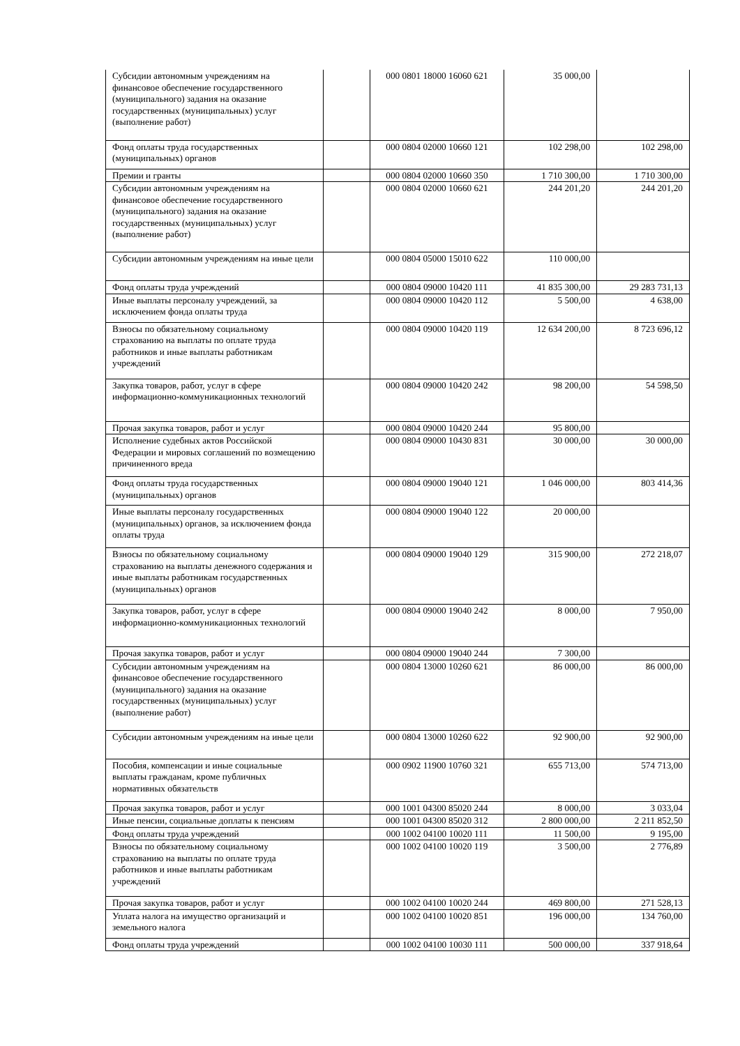| Субсидии автономным учреждениям на финансовое обеспечение государственного (муниципального) задания на оказание государственных (муниципальных) услуг (выполнение работ) | | 000 0801 18000 16060 621 | 35 000,00 | |
| Фонд оплаты труда государственных (муниципальных) органов | | 000 0804 02000 10660 121 | 102 298,00 | 102 298,00 |
| Премии и гранты | | 000 0804 02000 10660 350 | 1 710 300,00 | 1 710 300,00 |
| Субсидии автономным учреждениям на финансовое обеспечение государственного (муниципального) задания на оказание государственных (муниципальных) услуг (выполнение работ) | | 000 0804 02000 10660 621 | 244 201,20 | 244 201,20 |
| Субсидии автономным учреждениям на иные цели | | 000 0804 05000 15010 622 | 110 000,00 | |
| Фонд оплаты труда учреждений | | 000 0804 09000 10420 111 | 41 835 300,00 | 29 283 731,13 |
| Иные выплаты персоналу учреждений, за исключением фонда оплаты труда | | 000 0804 09000 10420 112 | 5 500,00 | 4 638,00 |
| Взносы по обязательному социальному страхованию на выплаты по оплате труда работников и иные выплаты работникам учреждений | | 000 0804 09000 10420 119 | 12 634 200,00 | 8 723 696,12 |
| Закупка товаров, работ, услуг в сфере информационно-коммуникационных технологий | | 000 0804 09000 10420 242 | 98 200,00 | 54 598,50 |
| Прочая закупка товаров, работ и услуг | | 000 0804 09000 10420 244 | 95 800,00 | |
| Исполнение судебных актов Российской Федерации и мировых соглашений по возмещению причиненного вреда | | 000 0804 09000 10430 831 | 30 000,00 | 30 000,00 |
| Фонд оплаты труда государственных (муниципальных) органов | | 000 0804 09000 19040 121 | 1 046 000,00 | 803 414,36 |
| Иные выплаты персоналу государственных (муниципальных) органов, за исключением фонда оплаты труда | | 000 0804 09000 19040 122 | 20 000,00 | |
| Взносы по обязательному социальному страхованию на выплаты денежного содержания и иные выплаты работникам государственных (муниципальных) органов | | 000 0804 09000 19040 129 | 315 900,00 | 272 218,07 |
| Закупка товаров, работ, услуг в сфере информационно-коммуникационных технологий | | 000 0804 09000 19040 242 | 8 000,00 | 7 950,00 |
| Прочая закупка товаров, работ и услуг | | 000 0804 09000 19040 244 | 7 300,00 | |
| Субсидии автономным учреждениям на финансовое обеспечение государственного (муниципального) задания на оказание государственных (муниципальных) услуг (выполнение работ) | | 000 0804 13000 10260 621 | 86 000,00 | 86 000,00 |
| Субсидии автономным учреждениям на иные цели | | 000 0804 13000 10260 622 | 92 900,00 | 92 900,00 |
| Пособия, компенсации и иные социальные выплаты гражданам, кроме публичных нормативных обязательств | | 000 0902 11900 10760 321 | 655 713,00 | 574 713,00 |
| Прочая закупка товаров, работ и услуг | | 000 1001 04300 85020 244 | 8 000,00 | 3 033,04 |
| Иные пенсии, социальные доплаты к пенсиям | | 000 1001 04300 85020 312 | 2 800 000,00 | 2 211 852,50 |
| Фонд оплаты труда учреждений | | 000 1002 04100 10020 111 | 11 500,00 | 9 195,00 |
| Взносы по обязательному социальному страхованию на выплаты по оплате труда работников и иные выплаты работникам учреждений | | 000 1002 04100 10020 119 | 3 500,00 | 2 776,89 |
| Прочая закупка товаров, работ и услуг | | 000 1002 04100 10020 244 | 469 800,00 | 271 528,13 |
| Уплата налога на имущество организаций и земельного налога | | 000 1002 04100 10020 851 | 196 000,00 | 134 760,00 |
| Фонд оплаты труда учреждений | | 000 1002 04100 10030 111 | 500 000,00 | 337 918,64 |